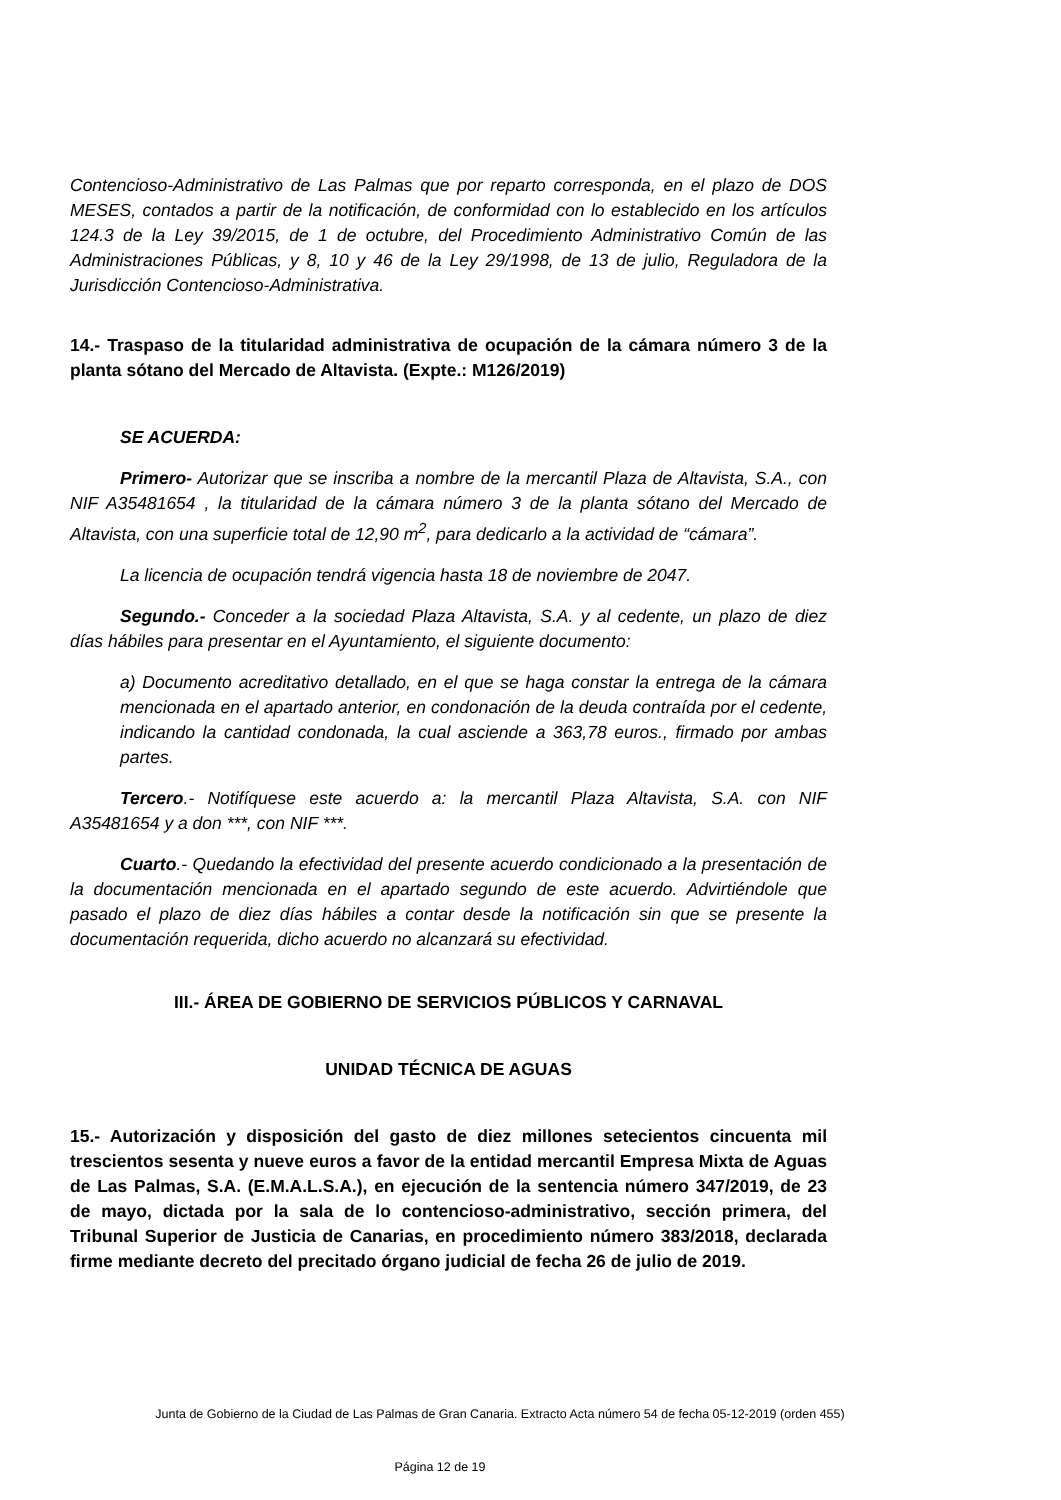Contencioso-Administrativo de Las Palmas que por reparto corresponda, en el plazo de DOS MESES, contados a partir de la notificación, de conformidad con lo establecido en los artículos 124.3 de la Ley 39/2015, de 1 de octubre, del Procedimiento Administrativo Común de las Administraciones Públicas, y 8, 10 y 46 de la Ley 29/1998, de 13 de julio, Reguladora de la Jurisdicción Contencioso-Administrativa.
14.- Traspaso de la titularidad administrativa de ocupación de la cámara número 3 de la planta sótano del Mercado de Altavista. (Expte.: M126/2019)
SE ACUERDA:
Primero- Autorizar que se inscriba a nombre de la mercantil Plaza de Altavista, S.A., con NIF A35481654 , la titularidad de la cámara número 3 de la planta sótano del Mercado de Altavista, con una superficie total de 12,90 m<sup>2</sup>, para dedicarlo a la actividad de “cámara”.
La licencia de ocupación tendrá vigencia hasta 18 de noviembre de 2047.
Segundo.- Conceder a la sociedad Plaza Altavista, S.A. y al cedente, un plazo de diez días hábiles para presentar en el Ayuntamiento, el siguiente documento:
a) Documento acreditativo detallado, en el que se haga constar la entrega de la cámara mencionada en el apartado anterior, en condonación de la deuda contraída por el cedente, indicando la cantidad condonada, la cual asciende a 363,78 euros., firmado por ambas partes.
Tercero.- Notifíquese este acuerdo a: la mercantil Plaza Altavista, S.A. con NIF A35481654 y a don ***, con NIF ***.
Cuarto.- Quedando la efectividad del presente acuerdo condicionado a la presentación de la documentación mencionada en el apartado segundo de este acuerdo. Advirtiéndole que pasado el plazo de diez días hábiles a contar desde la notificación sin que se presente la documentación requerida, dicho acuerdo no alcanzará su efectividad.
III.- ÁREA DE GOBIERNO DE SERVICIOS PÚBLICOS Y CARNAVAL
UNIDAD TÉCNICA DE AGUAS
15.- Autorización y disposición del gasto de diez millones setecientos cincuenta mil trescientos sesenta y nueve euros a favor de la entidad mercantil Empresa Mixta de Aguas de Las Palmas, S.A. (E.M.A.L.S.A.), en ejecución de la sentencia número 347/2019, de 23 de mayo, dictada por la sala de lo contencioso-administrativo, sección primera, del Tribunal Superior de Justicia de Canarias, en procedimiento número 383/2018, declarada firme mediante decreto del precitado órgano judicial de fecha 26 de julio de 2019.
Junta de Gobierno de la Ciudad de Las Palmas de Gran Canaria. Extracto Acta número 54 de fecha 05-12-2019 (orden 455)
Página 12 de 19